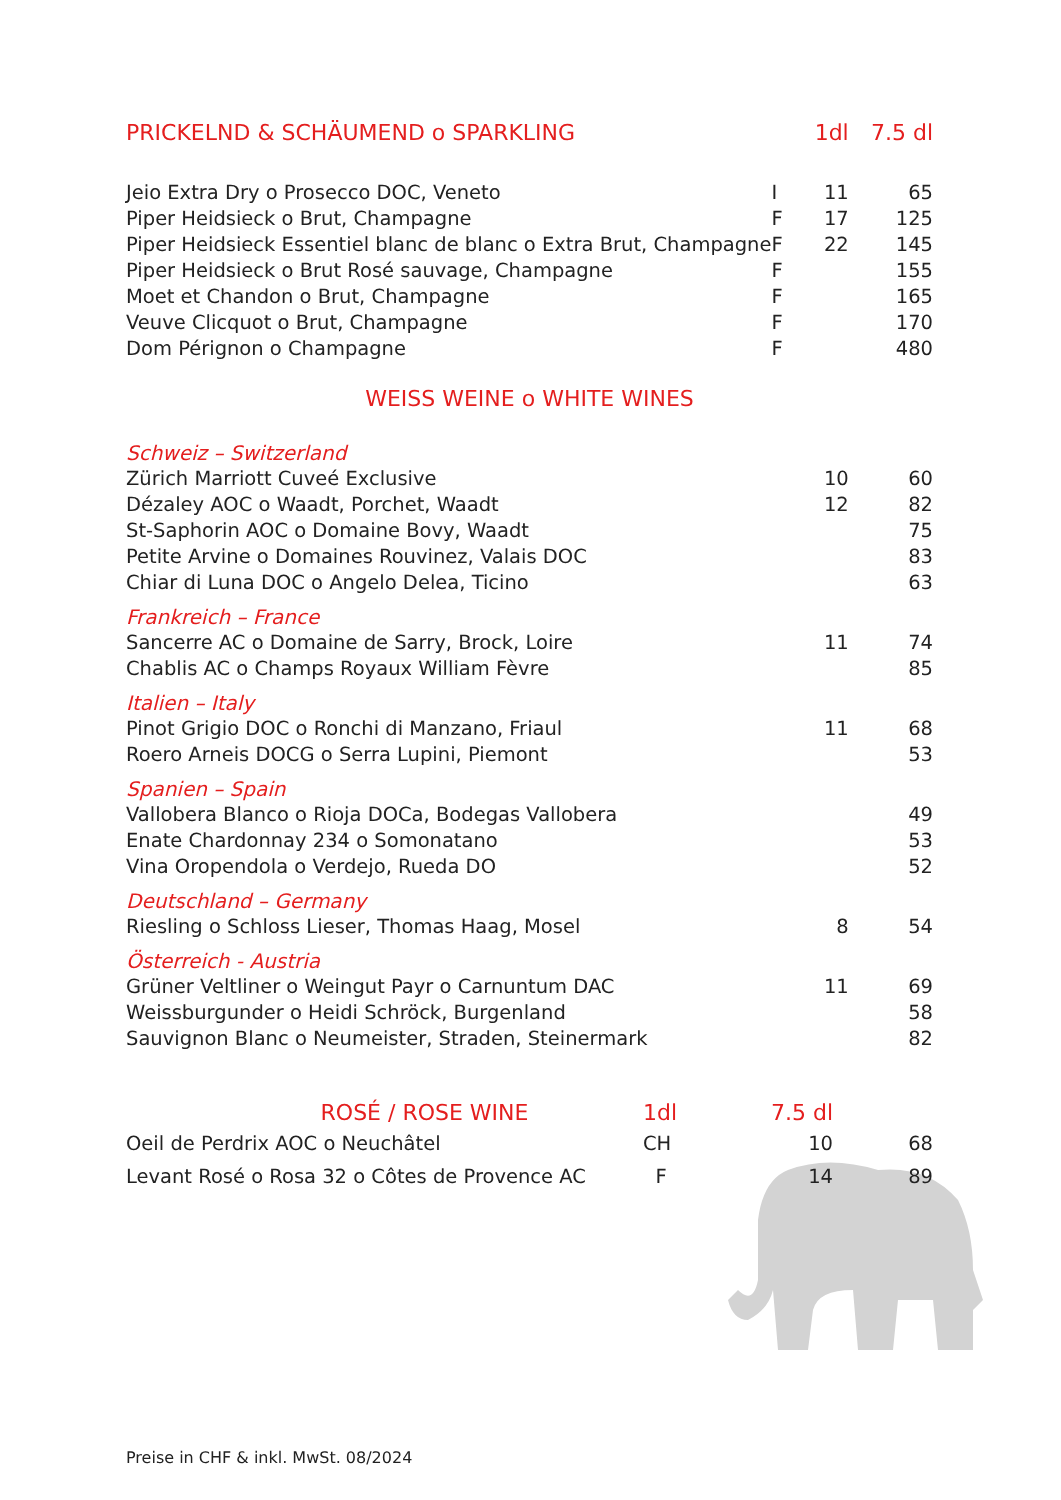| PRICKELND & SCHÄUMEND o SPARKLING | | 1dl | 7.5 dl |
| --- | --- | --- | --- |
| Jeio Extra Dry o Prosecco DOC, Veneto | I | 11 | 65 |
| Piper Heidsieck o Brut, Champagne | F | 17 | 125 |
| Piper Heidsieck Essentiel blanc de blanc o Extra Brut, Champagne | F | 22 | 145 |
| Piper Heidsieck o Brut Rosé sauvage, Champagne | F | | 155 |
| Moet et Chandon o Brut, Champagne | F | | 165 |
| Veuve Clicquot o Brut, Champagne | F | | 170 |
| Dom Pérignon o Champagne | F | | 480 |
| WEISS WEINE o WHITE WINES | | | |
| Schweiz – Switzerland | | | |
| Zürich Marriott Cuveé Exclusive | | 10 | 60 |
| Dézaley AOC o Waadt, Porchet, Waadt | | 12 | 82 |
| St-Saphorin AOC o Domaine Bovy, Waadt | | | 75 |
| Petite Arvine o Domaines Rouvinez, Valais DOC | | | 83 |
| Chiar di Luna DOC o Angelo Delea, Ticino | | | 63 |
| Frankreich – France | | | |
| Sancerre AC o Domaine de Sarry, Brock, Loire | | 11 | 74 |
| Chablis AC o Champs Royaux William Fèvre | | | 85 |
| Italien – Italy | | | |
| Pinot Grigio DOC o Ronchi di Manzano, Friaul | | 11 | 68 |
| Roero Arneis DOCG o Serra Lupini, Piemont | | | 53 |
| Spanien – Spain | | | |
| Vallobera Blanco o Rioja DOCa, Bodegas Vallobera | | | 49 |
| Enate Chardonnay 234 o Somonatano | | | 53 |
| Vina Oropendola o Verdejo, Rueda DO | | | 52 |
| Deutschland – Germany | | | |
| Riesling o Schloss Lieser, Thomas Haag, Mosel | | 8 | 54 |
| Österreich - Austria | | | |
| Grüner Veltliner o Weingut Payr o Carnuntum DAC | | 11 | 69 |
| Weissburgunder o Heidi Schröck, Burgenland | | | 58 |
| Sauvignon Blanc o Neumeister, Straden, Steinermark | | | 82 |
| ROSÉ / ROSE WINE | 1dl | 7.5 dl | |
| --- | --- | --- | --- |
| Oeil de Perdrix AOC o Neuchâtel | CH | 10 | 68 |
| Levant Rosé o Rosa 32 o Côtes de Provence AC | F | 14 | 89 |
Preise in CHF & inkl. MwSt. 08/2024